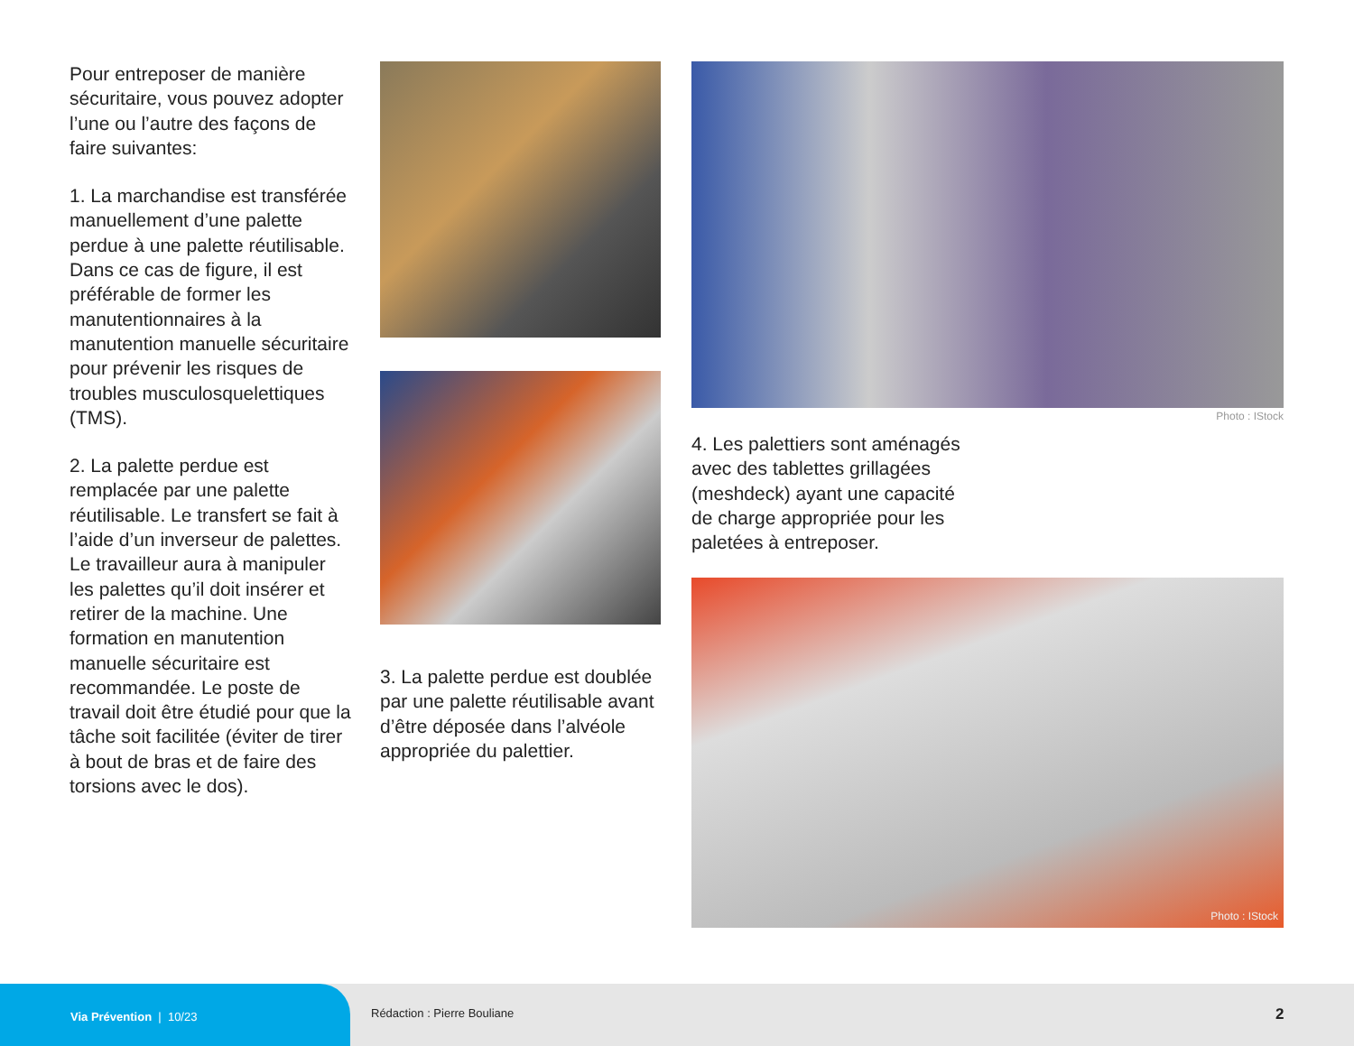Pour entreposer de manière sécuritaire, vous pouvez adopter l’une ou l’autre des façons de faire suivantes:
1. La marchandise est transférée manuellement d’une palette perdue à une palette réutilisable. Dans ce cas de figure, il est préférable de former les manutentionnaires à la manutention manuelle sécuritaire pour prévenir les risques de troubles musculosquelettiques (TMS).
2. La palette perdue est remplacée par une palette réutilisable. Le transfert se fait à l’aide d’un inverseur de palettes. Le travailleur aura à manipuler les palettes qu’il doit insérer et retirer de la machine. Une formation en manutention manuelle sécuritaire est recommandée. Le poste de travail doit être étudié pour que la tâche soit facilitée (éviter de tirer à bout de bras et de faire des torsions avec le dos).
3. La palette perdue est doublée par une palette réutilisable avant d’être déposée dans l’alvéole appropriée du palettier.
Photo : IStock
4. Les palettiers sont aménagés avec des tablettes grillagées (meshdeck) ayant une capacité de charge appropriée pour les paletées à entreposer.
Photo : IStock
Via Prévention | 10/23
Rédaction : Pierre Bouliane 2